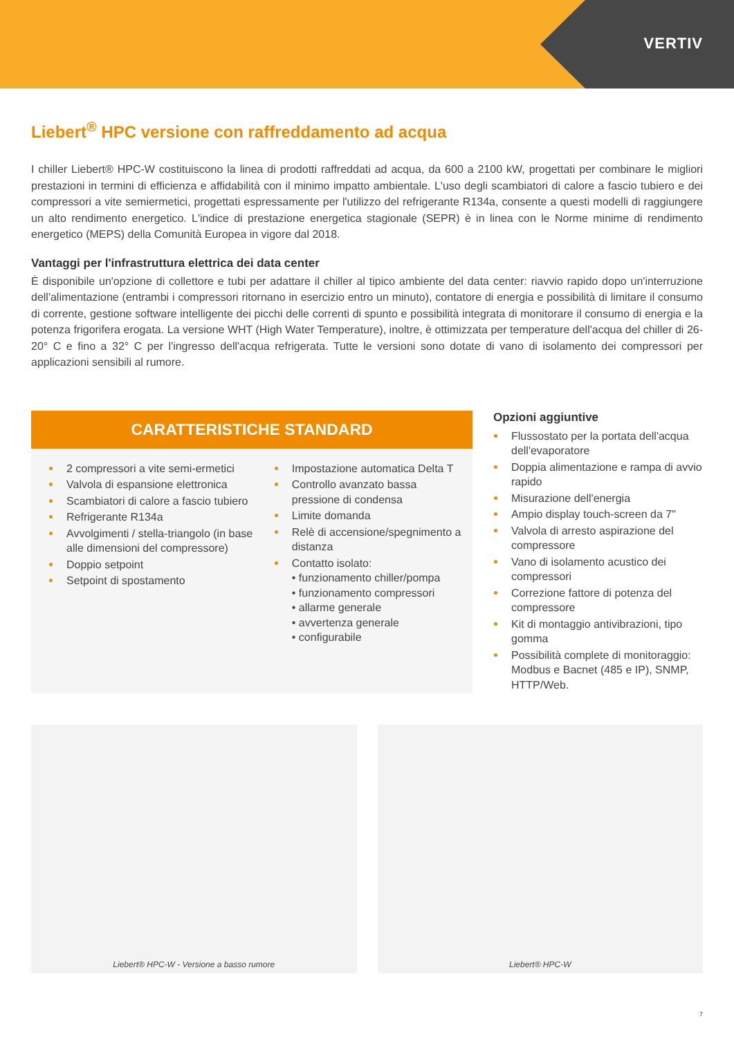VERTIV
Liebert<sup>®</sup> HPC versione con raffreddamento ad acqua
I chiller Liebert® HPC-W costituiscono la linea di prodotti raffreddati ad acqua, da 600 a 2100 kW, progettati per combinare le migliori prestazioni in termini di efficienza e affidabilità con il minimo impatto ambientale. L'uso degli scambiatori di calore a fascio tubiero e dei compressori a vite semiermetici, progettati espressamente per l'utilizzo del refrigerante R134a, consente a questi modelli di raggiungere un alto rendimento energetico. L'indice di prestazione energetica stagionale (SEPR) è in linea con le Norme minime di rendimento energetico (MEPS) della Comunità Europea in vigore dal 2018.
Vantaggi per l'infrastruttura elettrica dei data center
È disponibile un'opzione di collettore e tubi per adattare il chiller al tipico ambiente del data center: riavvio rapido dopo un'interruzione dell'alimentazione (entrambi i compressori ritornano in esercizio entro un minuto), contatore di energia e possibilità di limitare il consumo di corrente, gestione software intelligente dei picchi delle correnti di spunto e possibilità integrata di monitorare il consumo di energia e la potenza frigorifera erogata. La versione WHT (High Water Temperature), inoltre, è ottimizzata per temperature dell'acqua del chiller di 26-20° C e fino a 32° C per l'ingresso dell'acqua refrigerata. Tutte le versioni sono dotate di vano di isolamento dei compressori per applicazioni sensibili al rumore.
CARATTERISTICHE STANDARD
2 compressori a vite semi-ermetici
Valvola di espansione elettronica
Scambiatori di calore a fascio tubiero
Refrigerante R134a
Avvolgimenti / stella-triangolo (in base alle dimensioni del compressore)
Doppio setpoint
Setpoint di spostamento
Impostazione automatica Delta T
Controllo avanzato bassa pressione di condensa
Limite domanda
Relè di accensione/spegnimento a distanza
Contatto isolato:
• funzionamento chiller/pompa
• funzionamento compressori
• allarme generale
• avvertenza generale
• configurabile
Opzioni aggiuntive
Flussostato per la portata dell'acqua dell'evaporatore
Doppia alimentazione e rampa di avvio rapido
Misurazione dell'energia
Ampio display touch-screen da 7"
Valvola di arresto aspirazione del compressore
Vano di isolamento acustico dei compressori
Correzione fattore di potenza del compressore
Kit di montaggio antivibrazioni, tipo gomma
Possibilità complete di monitoraggio: Modbus e Bacnet (485 e IP), SNMP, HTTP/Web.
Liebert® HPC-W - Versione a basso rumore
Liebert® HPC-W
7